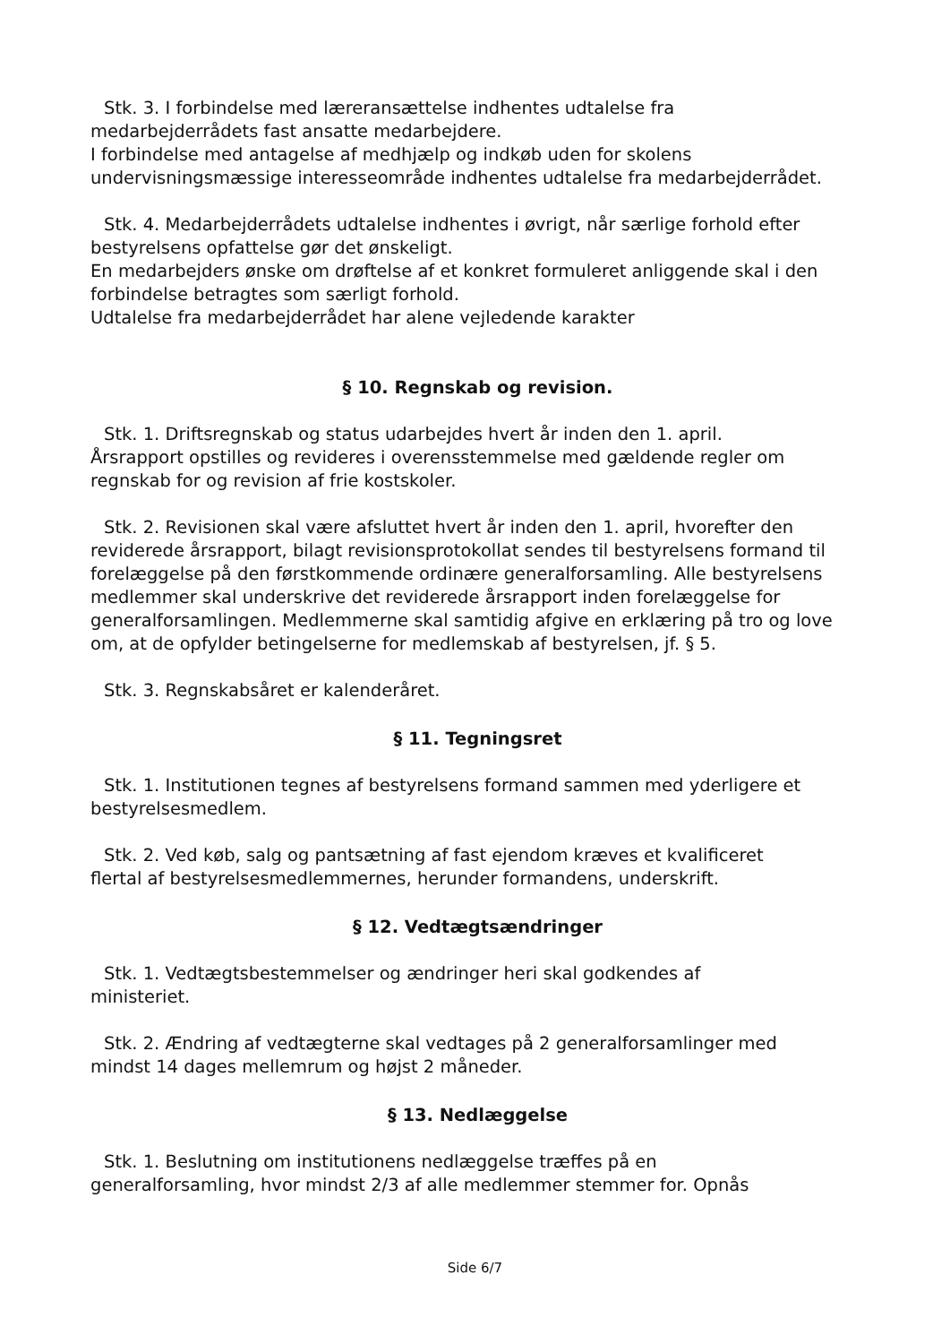Stk. 3. I forbindelse med læreransættelse indhentes udtalelse fra
medarbejderrådets fast ansatte medarbejdere.
I forbindelse med antagelse af medhjælp og indkøb uden for skolens undervisningsmæssige interesseområde indhentes udtalelse fra medarbejderrådet.
Stk. 4. Medarbejderrådets udtalelse indhentes i øvrigt, når særlige forhold efter
bestyrelsens opfattelse gør det ønskeligt.
En medarbejders ønske om drøftelse af et konkret formuleret anliggende skal i den forbindelse betragtes som særligt forhold.
Udtalelse fra medarbejderrådet har alene vejledende karakter
§ 10. Regnskab og revision.
Stk. 1. Driftsregnskab og status udarbejdes hvert år inden den 1. april.
Årsrapport opstilles og revideres i overensstemmelse med gældende regler om regnskab for og revision af frie kostskoler.
Stk. 2. Revisionen skal være afsluttet hvert år inden den 1. april, hvorefter den reviderede årsrapport, bilagt revisionsprotokollat sendes til bestyrelsens formand til forelæggelse på den førstkommende ordinære generalforsamling. Alle bestyrelsens medlemmer skal underskrive det reviderede årsrapport inden forelæggelse for generalforsamlingen. Medlemmerne skal samtidig afgive en erklæring på tro og love om, at de opfylder betingelserne for medlemskab af bestyrelsen, jf. § 5.
Stk. 3. Regnskabsåret er kalenderåret.
§ 11. Tegningsret
Stk. 1. Institutionen tegnes af bestyrelsens formand sammen med yderligere et bestyrelsesmedlem.
Stk. 2. Ved køb, salg og pantsætning af fast ejendom kræves et kvalificeret
flertal af bestyrelsesmedlemmernes, herunder formandens, underskrift.
§ 12. Vedtægtsændringer
Stk. 1. Vedtægtsbestemmelser og ændringer heri skal godkendes af
ministeriet.
Stk. 2. Ændring af vedtægterne skal vedtages på 2 generalforsamlinger med
mindst 14 dages mellemrum og højst 2 måneder.
§ 13. Nedlæggelse
Stk. 1. Beslutning om institutionens nedlæggelse træffes på en
generalforsamling, hvor mindst 2/3 af alle medlemmer stemmer for. Opnås
Side 6/7